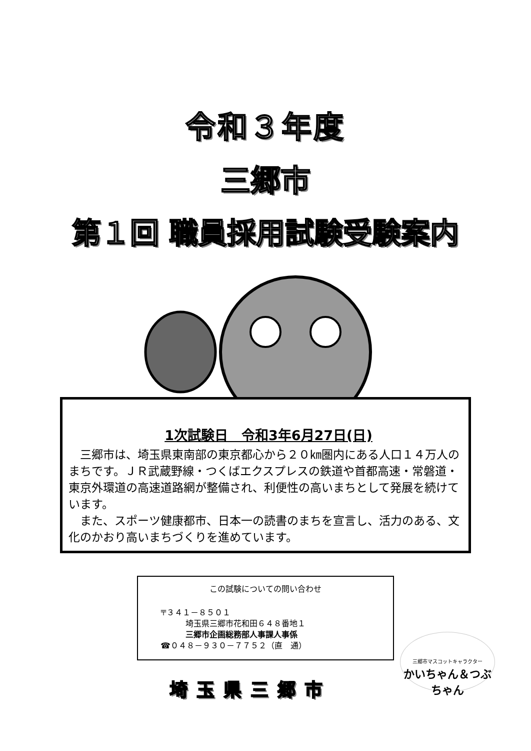令和３年度
三郷市
第１回 職員採用試験受験案内
1次試験日　令和3年6月27日(日)
　三郷市は、埼玉県東南部の東京都心から２０㎞圏内にある人口１４万人のまちです。ＪＲ武蔵野線・つくばエクスプレスの鉄道や首都高速・常磐道・東京外環道の高速道路網が整備され、利便性の高いまちとして発展を続けています。
　また、スポーツ健康都市、日本一の読書のまちを宣言し、活力のある、文化のかおり高いまちづくりを進めています。
この試験についての問い合わせ
〒３４１－８５０１
埼玉県三郷市花和田６４８番地１
三郷市企画総務部人事課人事係
☎０４８－９３０－７７５２（直　通）
埼玉県三郷市
三郷市マスコットキャラクター
かいちゃん＆つぶちゃん